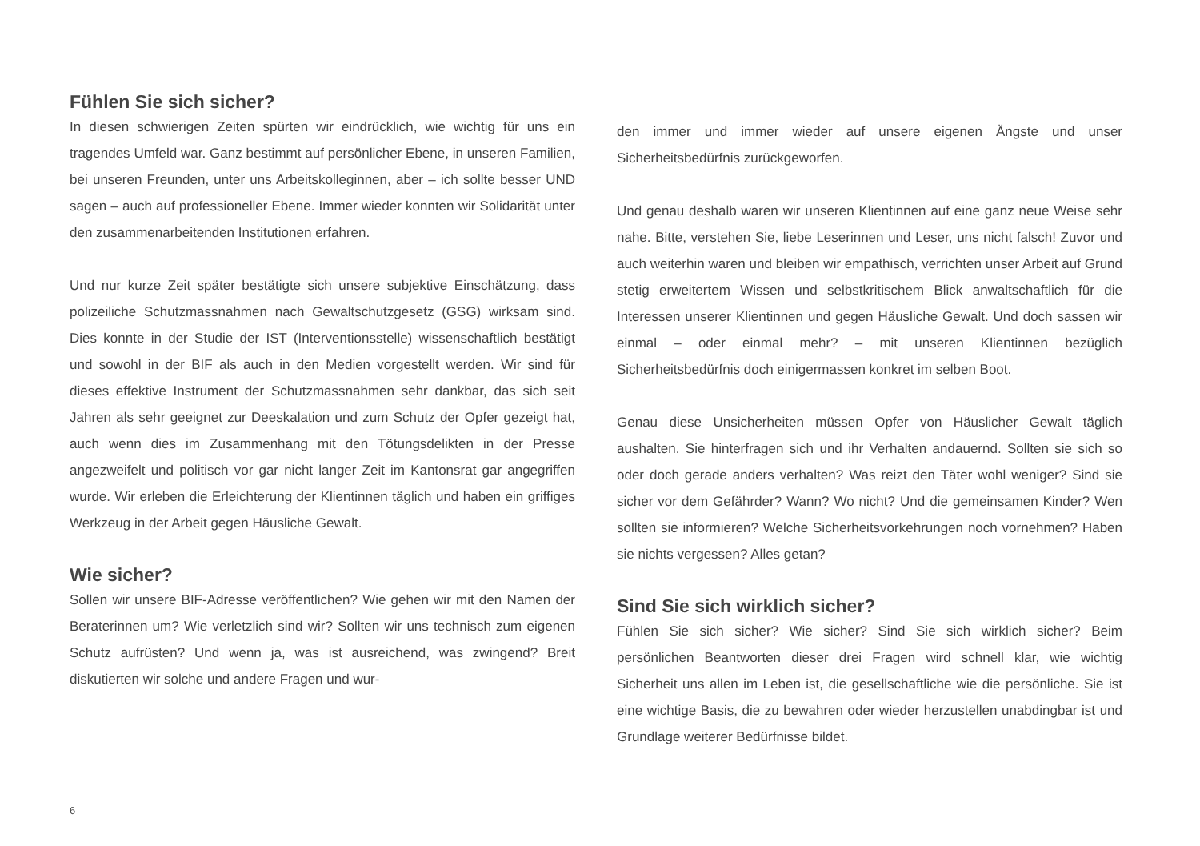Fühlen Sie sich sicher?
In diesen schwierigen Zeiten spürten wir eindrücklich, wie wichtig für uns ein tragendes Umfeld war. Ganz bestimmt auf persönlicher Ebene, in unseren Familien, bei unseren Freunden, unter uns Arbeitskolleginnen, aber – ich sollte besser UND sagen – auch auf professioneller Ebene. Immer wieder konnten wir Solidarität unter den zusammenarbeitenden Institutionen erfahren.
Und nur kurze Zeit später bestätigte sich unsere subjektive Einschätzung, dass polizeiliche Schutzmassnahmen nach Gewaltschutzgesetz (GSG) wirksam sind. Dies konnte in der Studie der IST (Interventionsstelle) wissenschaftlich bestätigt und sowohl in der BIF als auch in den Medien vorgestellt werden. Wir sind für dieses effektive Instrument der Schutzmassnahmen sehr dankbar, das sich seit Jahren als sehr geeignet zur Deeskalation und zum Schutz der Opfer gezeigt hat, auch wenn dies im Zusammenhang mit den Tötungsdelikten in der Presse angezweifelt und politisch vor gar nicht langer Zeit im Kantonsrat gar angegriffen wurde. Wir erleben die Erleichterung der Klientinnen täglich und haben ein griffiges Werkzeug in der Arbeit gegen Häusliche Gewalt.
Wie sicher?
Sollen wir unsere BIF-Adresse veröffentlichen? Wie gehen wir mit den Namen der Beraterinnen um? Wie verletzlich sind wir? Sollten wir uns technisch zum eigenen Schutz aufrüsten? Und wenn ja, was ist ausreichend, was zwingend? Breit diskutierten wir solche und andere Fragen und wur-
den immer und immer wieder auf unsere eigenen Ängste und unser Sicherheitsbedürfnis zurückgeworfen.
Und genau deshalb waren wir unseren Klientinnen auf eine ganz neue Weise sehr nahe. Bitte, verstehen Sie, liebe Leserinnen und Leser, uns nicht falsch! Zuvor und auch weiterhin waren und bleiben wir empathisch, verrichten unser Arbeit auf Grund stetig erweitertem Wissen und selbstkritischem Blick anwaltschaftlich für die Interessen unserer Klientinnen und gegen Häusliche Gewalt. Und doch sassen wir einmal – oder einmal mehr? – mit unseren Klientinnen bezüglich Sicherheitsbedürfnis doch einigermassen konkret im selben Boot.
Genau diese Unsicherheiten müssen Opfer von Häuslicher Gewalt täglich aushalten. Sie hinterfragen sich und ihr Verhalten andauernd. Sollten sie sich so oder doch gerade anders verhalten? Was reizt den Täter wohl weniger? Sind sie sicher vor dem Gefährder? Wann? Wo nicht? Und die gemeinsamen Kinder? Wen sollten sie informieren? Welche Sicherheitsvorkehrungen noch vornehmen? Haben sie nichts vergessen? Alles getan?
Sind Sie sich wirklich sicher?
Fühlen Sie sich sicher? Wie sicher? Sind Sie sich wirklich sicher? Beim persönlichen Beantworten dieser drei Fragen wird schnell klar, wie wichtig Sicherheit uns allen im Leben ist, die gesellschaftliche wie die persönliche. Sie ist eine wichtige Basis, die zu bewahren oder wieder herzustellen unabdingbar ist und Grundlage weiterer Bedürfnisse bildet.
6